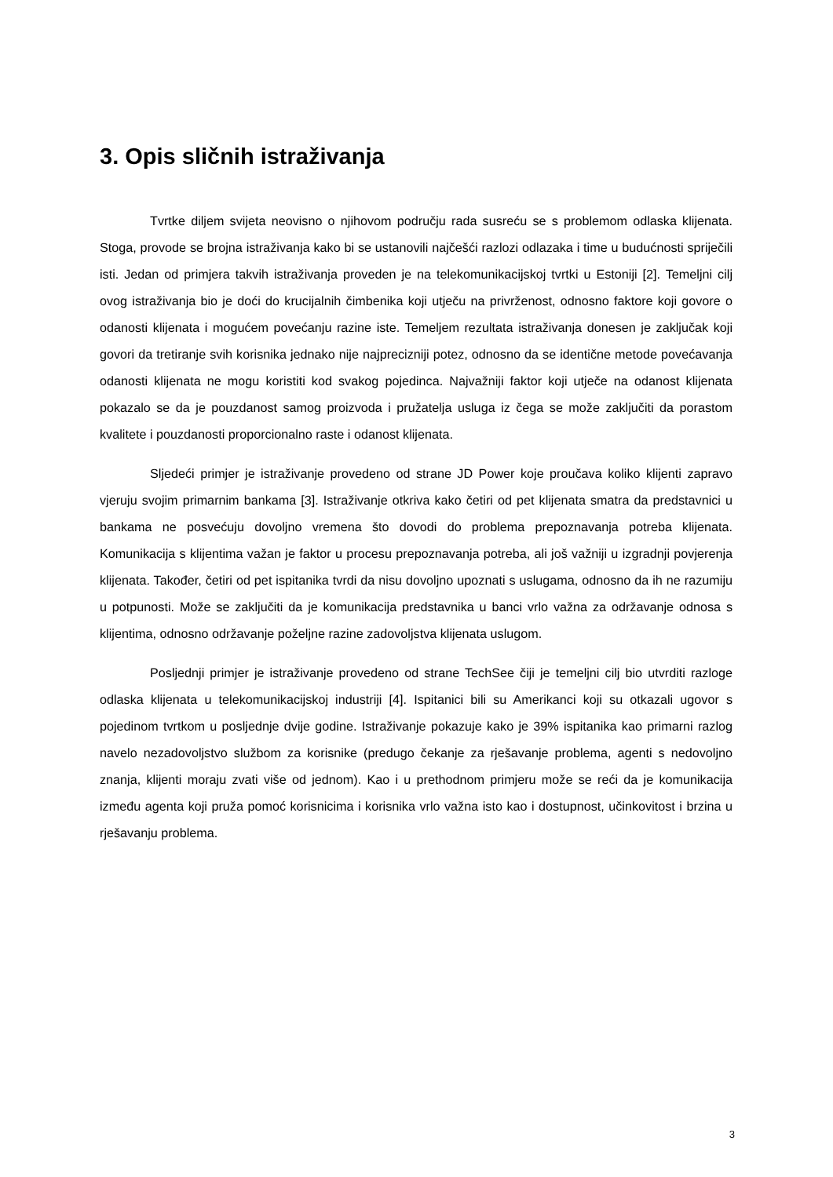3. Opis sličnih istraživanja
Tvrtke diljem svijeta neovisno o njihovom području rada susreću se s problemom odlaska klijenata. Stoga, provode se brojna istraživanja kako bi se ustanovili najčešći razlozi odlazaka i time u budućnosti spriječili isti. Jedan od primjera takvih istraživanja proveden je na telekomunikacijskoj tvrtki u Estoniji [2]. Temeljni cilj ovog istraživanja bio je doći do krucijalnih čimbenika koji utječu na privrženost, odnosno faktore koji govore o odanosti klijenata i mogućem povećanju razine iste. Temeljem rezultata istraživanja donesen je zaključak koji govori da tretiranje svih korisnika jednako nije najprecizniji potez, odnosno da se identične metode povećavanja odanosti klijenata ne mogu koristiti kod svakog pojedinca. Najvažniji faktor koji utječe na odanost klijenata pokazalo se da je pouzdanost samog proizvoda i pružatelja usluga iz čega se može zaključiti da porastom kvalitete i pouzdanosti proporcionalno raste i odanost klijenata.
Sljedeći primjer je istraživanje provedeno od strane JD Power koje proučava koliko klijenti zapravo vjeruju svojim primarnim bankama [3]. Istraživanje otkriva kako četiri od pet klijenata smatra da predstavnici u bankama ne posvećuju dovoljno vremena što dovodi do problema prepoznavanja potreba klijenata. Komunikacija s klijentima važan je faktor u procesu prepoznavanja potreba, ali još važniji u izgradnji povjerenja klijenata. Također, četiri od pet ispitanika tvrdi da nisu dovoljno upoznati s uslugama, odnosno da ih ne razumiju u potpunosti. Može se zaključiti da je komunikacija predstavnika u banci vrlo važna za održavanje odnosa s klijentima, odnosno održavanje poželjne razine zadovoljstva klijenata uslugom.
Posljednji primjer je istraživanje provedeno od strane TechSee čiji je temeljni cilj bio utvrditi razloge odlaska klijenata u telekomunikacijskoj industriji [4]. Ispitanici bili su Amerikanci koji su otkazali ugovor s pojedinom tvrtkom u posljednje dvije godine. Istraživanje pokazuje kako je 39% ispitanika kao primarni razlog navelo nezadovoljstvo službom za korisnike (predugo čekanje za rješavanje problema, agenti s nedovoljno znanja, klijenti moraju zvati više od jednom). Kao i u prethodnom primjeru može se reći da je komunikacija između agenta koji pruža pomoć korisnicima i korisnika vrlo važna isto kao i dostupnost, učinkovitost i brzina u rješavanju problema.
3